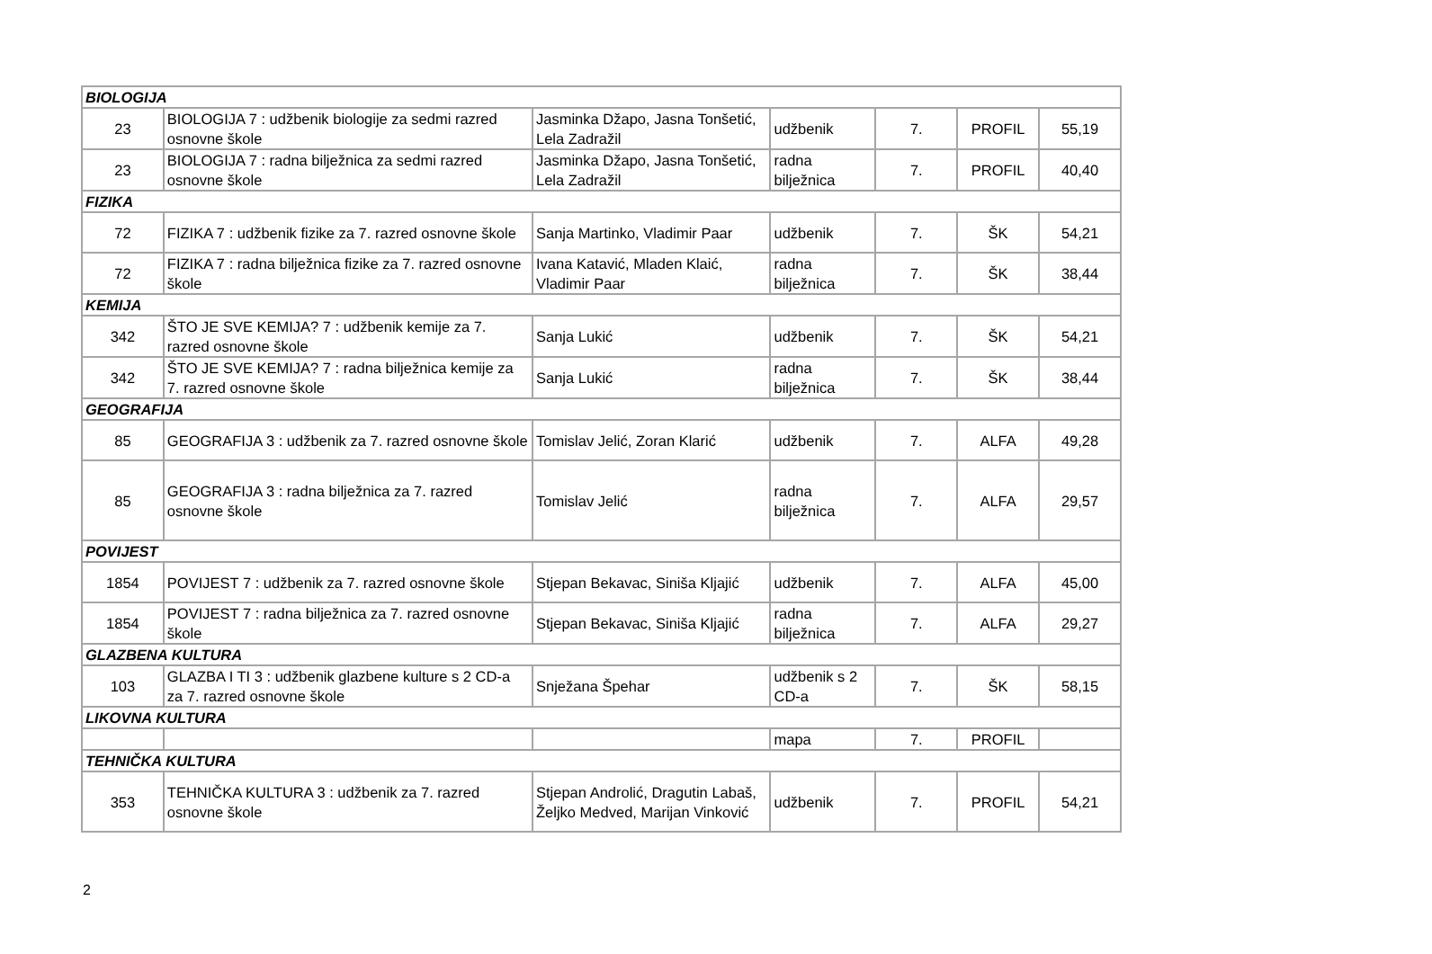| BIOLOGIJA | | | | | | |
| 23 | BIOLOGIJA 7 : udžbenik biologije za sedmi razred osnovne škole | Jasminka Džapo, Jasna Tonšetić, Lela Zadražil | udžbenik | 7. | PROFIL | 55,19 |
| 23 | BIOLOGIJA 7 : radna bilježnica za sedmi razred osnovne škole | Jasminka Džapo, Jasna Tonšetić, Lela Zadražil | radna bilježnica | 7. | PROFIL | 40,40 |
| FIZIKA | | | | | | |
| 72 | FIZIKA 7 : udžbenik fizike za 7. razred osnovne škole | Sanja Martinko, Vladimir Paar | udžbenik | 7. | ŠK | 54,21 |
| 72 | FIZIKA 7 : radna bilježnica fizike za 7. razred osnovne škole | Ivana Katavić, Mladen Klaić, Vladimir Paar | radna bilježnica | 7. | ŠK | 38,44 |
| KEMIJA | | | | | | |
| 342 | ŠTO JE SVE KEMIJA? 7 : udžbenik kemije za 7. razred osnovne škole | Sanja Lukić | udžbenik | 7. | ŠK | 54,21 |
| 342 | ŠTO JE SVE KEMIJA? 7 : radna bilježnica kemije za 7. razred osnovne škole | Sanja Lukić | radna bilježnica | 7. | ŠK | 38,44 |
| GEOGRAFIJA | | | | | | |
| 85 | GEOGRAFIJA 3 : udžbenik za 7. razred osnovne škole | Tomislav Jelić, Zoran Klarić | udžbenik | 7. | ALFA | 49,28 |
| 85 | GEOGRAFIJA 3 : radna bilježnica za 7. razred osnovne škole | Tomislav Jelić | radna bilježnica | 7. | ALFA | 29,57 |
| POVIJEST | | | | | | |
| 1854 | POVIJEST 7 : udžbenik za 7. razred osnovne škole | Stjepan Bekavac, Siniša Kljajić | udžbenik | 7. | ALFA | 45,00 |
| 1854 | POVIJEST 7 : radna bilježnica za 7. razred osnovne škole | Stjepan Bekavac, Siniša Kljajić | radna bilježnica | 7. | ALFA | 29,27 |
| GLAZBENA KULTURA | | | | | | |
| 103 | GLAZBA I TI 3 : udžbenik glazbene kulture s 2 CD-a za 7. razred osnovne škole | Snježana Špehar | udžbenik s 2 CD-a | 7. | ŠK | 58,15 |
| LIKOVNA KULTURA | | | | | | |
| | | | mapa | 7. | PROFIL | |
| TEHNIČKA KULTURA | | | | | | |
| 353 | TEHNIČKA KULTURA 3 : udžbenik za 7. razred osnovne škole | Stjepan Androlić, Dragutin Labaš, Željko Medved, Marijan Vinković | udžbenik | 7. | PROFIL | 54,21 |
2